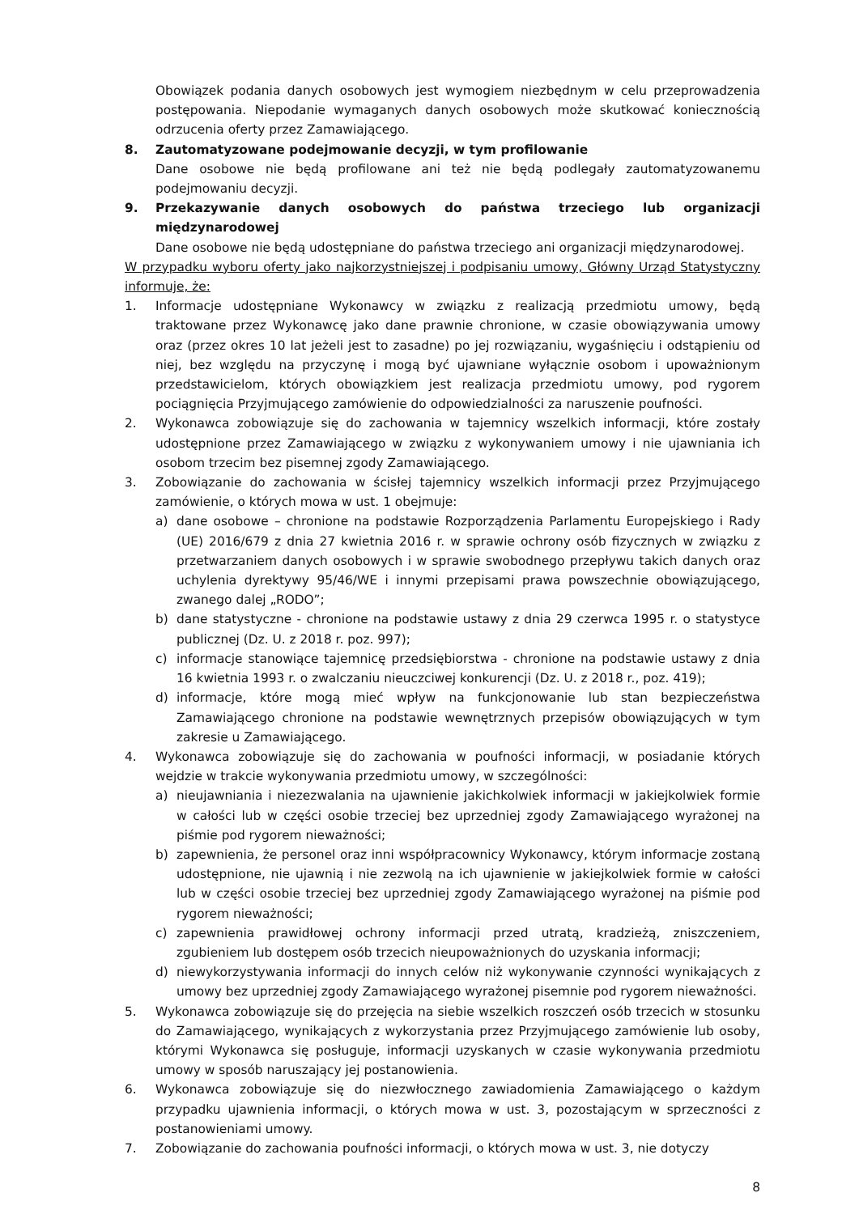Obowiązek podania danych osobowych jest wymogiem niezbędnym w celu przeprowadzenia postępowania. Niepodanie wymaganych danych osobowych może skutkować koniecznością odrzucenia oferty przez Zamawiającego.
8. Zautomatyzowane podejmowanie decyzji, w tym profilowanie
Dane osobowe nie będą profilowane ani też nie będą podlegały zautomatyzowanemu podejmowaniu decyzji.
9. Przekazywanie danych osobowych do państwa trzeciego lub organizacji międzynarodowej
Dane osobowe nie będą udostępniane do państwa trzeciego ani organizacji międzynarodowej.
W przypadku wyboru oferty jako najkorzystniejszej i podpisaniu umowy, Główny Urząd Statystyczny informuje, że:
1. Informacje udostępniane Wykonawcy w związku z realizacją przedmiotu umowy, będą traktowane przez Wykonawcę jako dane prawnie chronione, w czasie obowiązywania umowy oraz (przez okres 10 lat jeżeli jest to zasadne) po jej rozwiązaniu, wygaśnięciu i odstąpieniu od niej, bez względu na przyczynę i mogą być ujawniane wyłącznie osobom i upoważnionym przedstawicielom, których obowiązkiem jest realizacja przedmiotu umowy, pod rygorem pociągnięcia Przyjmującego zamówienie do odpowiedzialności za naruszenie poufności.
2. Wykonawca zobowiązuje się do zachowania w tajemnicy wszelkich informacji, które zostały udostępnione przez Zamawiającego w związku z wykonywaniem umowy i nie ujawniania ich osobom trzecim bez pisemnej zgody Zamawiającego.
3. Zobowiązanie do zachowania w ścisłej tajemnicy wszelkich informacji przez Przyjmującego zamówienie, o których mowa w ust. 1 obejmuje:
a) dane osobowe – chronione na podstawie Rozporządzenia Parlamentu Europejskiego i Rady (UE) 2016/679 z dnia 27 kwietnia 2016 r. w sprawie ochrony osób fizycznych w związku z przetwarzaniem danych osobowych i w sprawie swobodnego przepływu takich danych oraz uchylenia dyrektywy 95/46/WE i innymi przepisami prawa powszechnie obowiązującego, zwanego dalej „RODO”;
b) dane statystyczne - chronione na podstawie ustawy z dnia 29 czerwca 1995 r. o statystyce publicznej (Dz. U. z 2018 r. poz. 997);
c) informacje stanowiące tajemnicę przedsiębiorstwa - chronione na podstawie ustawy z dnia 16 kwietnia 1993 r. o zwalczaniu nieuczciwej konkurencji (Dz. U. z 2018 r., poz. 419);
d) informacje, które mogą mieć wpływ na funkcjonowanie lub stan bezpieczeństwa Zamawiającego chronione na podstawie wewnętrznych przepisów obowiązujących w tym zakresie u Zamawiającego.
4. Wykonawca zobowiązuje się do zachowania w poufności informacji, w posiadanie których wejdzie w trakcie wykonywania przedmiotu umowy, w szczególności:
a) nieujawniania i niezezwalania na ujawnienie jakichkolwiek informacji w jakiejkolwiek formie w całości lub w części osobie trzeciej bez uprzedniej zgody Zamawiającego wyrażonej na piśmie pod rygorem nieważności;
b) zapewnienia, że personel oraz inni współpracownicy Wykonawcy, którym informacje zostaną udostępnione, nie ujawnią i nie zezwolą na ich ujawnienie w jakiejkolwiek formie w całości lub w części osobie trzeciej bez uprzedniej zgody Zamawiającego wyrażonej na piśmie pod rygorem nieważności;
c) zapewnienia prawidłowej ochrony informacji przed utratą, kradzieżą, zniszczeniem, zgubieniem lub dostępem osób trzecich nieupoważnionych do uzyskania informacji;
d) niewykorzystywania informacji do innych celów niż wykonywanie czynności wynikających z umowy bez uprzedniej zgody Zamawiającego wyrażonej pisemnie pod rygorem nieważności.
5. Wykonawca zobowiązuje się do przejęcia na siebie wszelkich roszczeń osób trzecich w stosunku do Zamawiającego, wynikających z wykorzystania przez Przyjmującego zamówienie lub osoby, którymi Wykonawca się posługuje, informacji uzyskanych w czasie wykonywania przedmiotu umowy w sposób naruszający jej postanowienia.
6. Wykonawca zobowiązuje się do niezwłocznego zawiadomienia Zamawiającego o każdym przypadku ujawnienia informacji, o których mowa w ust. 3, pozostającym w sprzeczności z postanowieniami umowy.
7. Zobowiązanie do zachowania poufności informacji, o których mowa w ust. 3, nie dotyczy
8